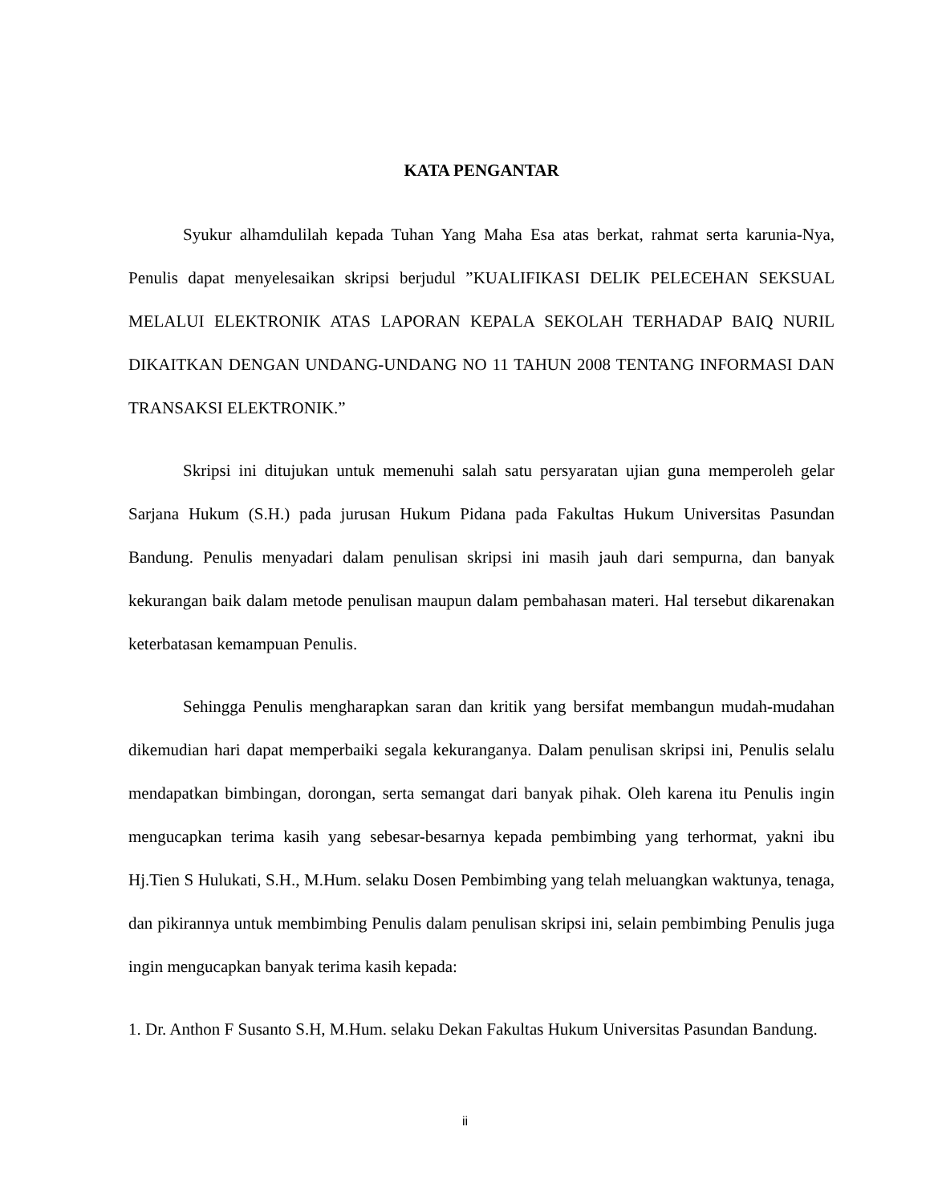KATA PENGANTAR
Syukur alhamdulilah kepada Tuhan Yang Maha Esa atas berkat, rahmat serta karunia-Nya, Penulis dapat menyelesaikan skripsi berjudul ”KUALIFIKASI DELIK PELECEHAN SEKSUAL MELALUI ELEKTRONIK ATAS LAPORAN KEPALA SEKOLAH TERHADAP BAIQ NURIL DIKAITKAN DENGAN UNDANG-UNDANG NO 11 TAHUN 2008 TENTANG INFORMASI DAN TRANSAKSI ELEKTRONIK.”
Skripsi ini ditujukan untuk memenuhi salah satu persyaratan ujian guna memperoleh gelar Sarjana Hukum (S.H.) pada jurusan Hukum Pidana pada Fakultas Hukum Universitas Pasundan Bandung. Penulis menyadari dalam penulisan skripsi ini masih jauh dari sempurna, dan banyak kekurangan baik dalam metode penulisan maupun dalam pembahasan materi. Hal tersebut dikarenakan keterbatasan kemampuan Penulis.
Sehingga Penulis mengharapkan saran dan kritik yang bersifat membangun mudah-mudahan dikemudian hari dapat memperbaiki segala kekuranganya. Dalam penulisan skripsi ini, Penulis selalu mendapatkan bimbingan, dorongan, serta semangat dari banyak pihak. Oleh karena itu Penulis ingin mengucapkan terima kasih yang sebesar-besarnya kepada pembimbing yang terhormat, yakni ibu Hj.Tien S Hulukati, S.H., M.Hum. selaku Dosen Pembimbing yang telah meluangkan waktunya, tenaga, dan pikirannya untuk membimbing Penulis dalam penulisan skripsi ini, selain pembimbing Penulis juga ingin mengucapkan banyak terima kasih kepada:
1. Dr. Anthon F Susanto S.H, M.Hum. selaku Dekan Fakultas Hukum Universitas Pasundan Bandung.
ii